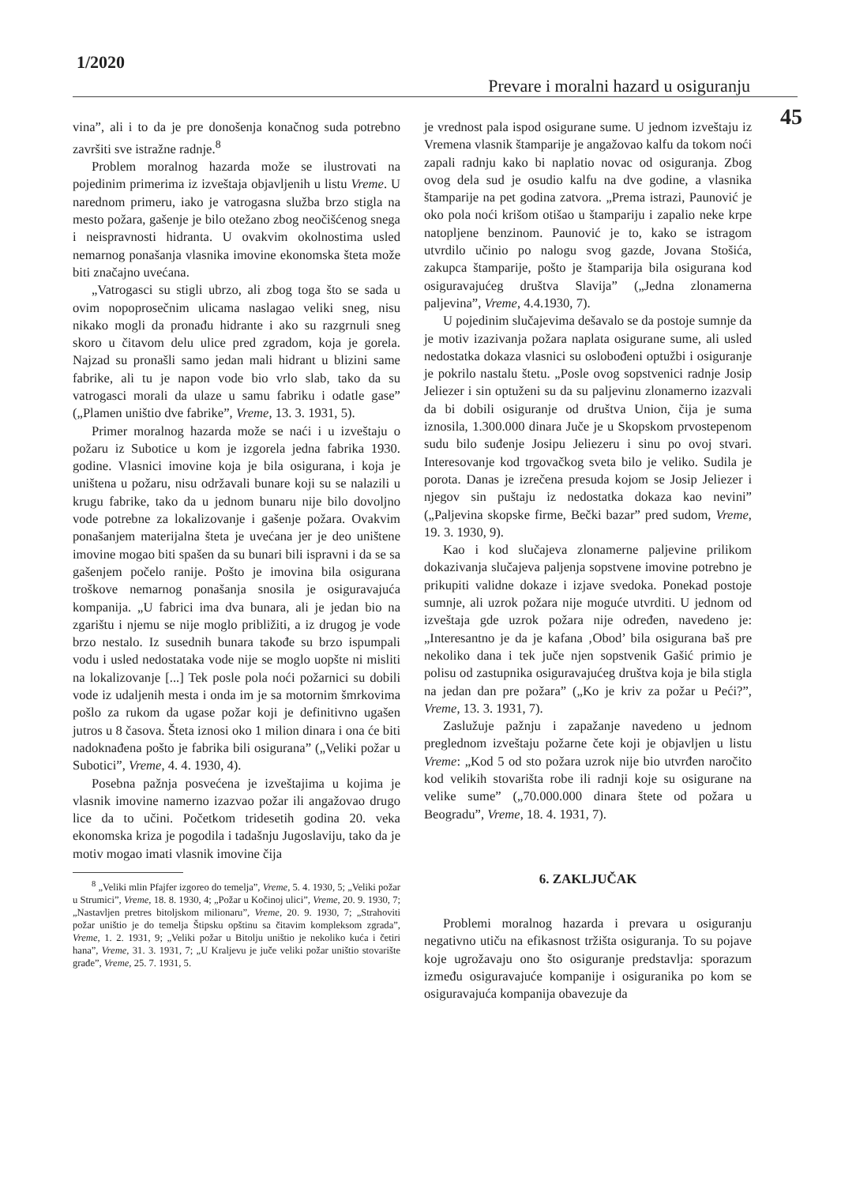1/2020
Prevare i moralni hazard u osiguranju
45
vina”, ali i to da je pre donošenja konačnog suda potrebno završiti sve istražne radnje.<sup>8</sup>
Problem moralnog hazarda može se ilustrovati na pojedinim primerima iz izveštaja objavljenih u listu Vreme. U narednom primeru, iako je vatrogasna služba brzo stigla na mesto požara, gašenje je bilo otežano zbog neočišćenog snega i neispravnosti hidranta. U ovakvim okolnostima usled nemarnog ponašanja vlasnika imovine ekonomska šteta može biti značajno uvećana.
„Vatrogasci su stigli ubrzo, ali zbog toga što se sada u ovim nopoprosečnim ulicama naslagao veliki sneg, nisu nikako mogli da pronađu hidrante i ako su razgrnuli sneg skoro u čitavom delu ulice pred zgradom, koja je gorela. Najzad su pronašli samo jedan mali hidrant u blizini same fabrike, ali tu je napon vode bio vrlo slab, tako da su vatrogasci morali da ulaze u samu fabriku i odatle gase” („Plamen uništio dve fabrike”, Vreme, 13. 3. 1931, 5).
Primer moralnog hazarda može se naći i u izveštaju o požaru iz Subotice u kom je izgorela jedna fabrika 1930. godine. Vlasnici imovine koja je bila osigurana, i koja je uništena u požaru, nisu održavali bunare koji su se nalazili u krugu fabrike, tako da u jednom bunaru nije bilo dovoljno vode potrebne za lokalizovanje i gašenje požara. Ovakvim ponašanjem materijalna šteta je uvećana jer je deo uništene imovine mogao biti spašen da su bunari bili ispravni i da se sa gašenjem počelo ranije. Pošto je imovina bila osigurana troškove nemarnog ponašanja snosila je osiguravajuća kompanija. „U fabrici ima dva bunara, ali je jedan bio na zgarištu i njemu se nije moglo približiti, a iz drugog je vode brzo nestalo. Iz susednih bunara takođe su brzo ispumpali vodu i usled nedostataka vode nije se moglo uopšte ni misliti na lokalizovanje [...] Tek posle pola noći požarnici su dobili vode iz udaljenih mesta i onda im je sa motornim šmrkovima pošlo za rukom da ugase požar koji je definitivno ugašen jutros u 8 časova. Šteta iznosi oko 1 milion dinara i ona će biti nadoknađena pošto je fabrika bili osigurana” („Veliki požar u Subotici”, Vreme, 4. 4. 1930, 4).
Posebna pažnja posvećena je izveštajima u kojima je vlasnik imovine namerno izazvao požar ili angažovao drugo lice da to učini. Početkom tridesetih godina 20. veka ekonomska kriza je pogodila i tadašnju Jugoslaviju, tako da je motiv mogao imati vlasnik imovine čija
<sup>8</sup> „Veliki mlin Pfajfer izgoreo do temelja”, Vreme, 5. 4. 1930, 5; „Veliki požar u Strumici”, Vreme, 18. 8. 1930, 4; „Požar u Kočinoj ulici”, Vreme, 20. 9. 1930, 7; „Nastavljen pretres bitoljskom milionaru”, Vreme, 20. 9. 1930, 7; „Strahoviti požar uništio je do temelja Štipsku opštinu sa čitavim kompleksom zgrada”, Vreme, 1. 2. 1931, 9; „Veliki požar u Bitolju uništio je nekoliko kuća i četiri hana”, Vreme, 31. 3. 1931, 7; „U Kraljevu je juče veliki požar uništio stovarište građe”, Vreme, 25. 7. 1931, 5.
je vrednost pala ispod osigurane sume. U jednom izveštaju iz Vremena vlasnik štamparije je angažovao kalfu da tokom noći zapali radnju kako bi naplatio novac od osiguranja. Zbog ovog dela sud je osudio kalfu na dve godine, a vlasnika štamparije na pet godina zatvora. „Prema istrazi, Paunović je oko pola noći krišom otišao u štampariju i zapalio neke krpe natopljene benzinom. Paunović je to, kako se istragom utvrdilo učinio po nalogu svog gazde, Jovana Stošića, zakupca štamparije, pošto je štamparija bila osigurana kod osiguravajućeg društva Slavija” („Jedna zlonamerna paljevina”, Vreme, 4.4.1930, 7).
U pojedinim slučajevima dešavalo se da postoje sumnje da je motiv izazivanja požara naplata osigurane sume, ali usled nedostatka dokaza vlasnici su oslobođeni optužbi i osiguranje je pokrilo nastalu štetu. „Posle ovog sopstvenici radnje Josip Jeliezer i sin optuženi su da su paljevinu zlonamerno izazvali da bi dobili osiguranje od društva Union, čija je suma iznosila, 1.300.000 dinara Juče je u Skopskom prvostepenom sudu bilo suđenje Josipu Jeliezeru i sinu po ovoj stvari. Interesovanje kod trgovačkog sveta bilo je veliko. Sudila je porota. Danas je izrečena presuda kojom se Josip Jeliezer i njegov sin puštaju iz nedostatka dokaza kao nevini” („Paljevina skopske firme, Bečki bazar” pred sudom, Vreme, 19. 3. 1930, 9).
Kao i kod slučajeva zlonamerne paljevine prilikom dokazivanja slučajeva paljenja sopstvene imovine potrebno je prikupiti validne dokaze i izjave svedoka. Ponekad postoje sumnje, ali uzrok požara nije moguće utvrditi. U jednom od izveštaja gde uzrok požara nije određen, navedeno je: „Interesantno je da je kafana ‚Obod’ bila osigurana baš pre nekoliko dana i tek juče njen sopstvenik Gašić primio je polisu od zastupnika osiguravajućeg društva koja je bila stigla na jedan dan pre požara” („Ko je kriv za požar u Peći?”, Vreme, 13. 3. 1931, 7).
Zaslužuje pažnju i zapažanje navedeno u jednom preglednom izveštaju požarne čete koji je objavljen u listu Vreme: „Kod 5 od sto požara uzrok nije bio utvrđen naročito kod velikih stovarišta robe ili radnji koje su osigurane na velike sume” („70.000.000 dinara štete od požara u Beogradu”, Vreme, 18. 4. 1931, 7).
6. ZAKLJUČAK
Problemi moralnog hazarda i prevara u osiguranju negativno utiču na efikasnost tržišta osiguranja. To su pojave koje ugrožavaju ono što osiguranje predstavlja: sporazum između osiguravajuće kompanije i osiguranika po kom se osiguravajuća kompanija obavezuje da